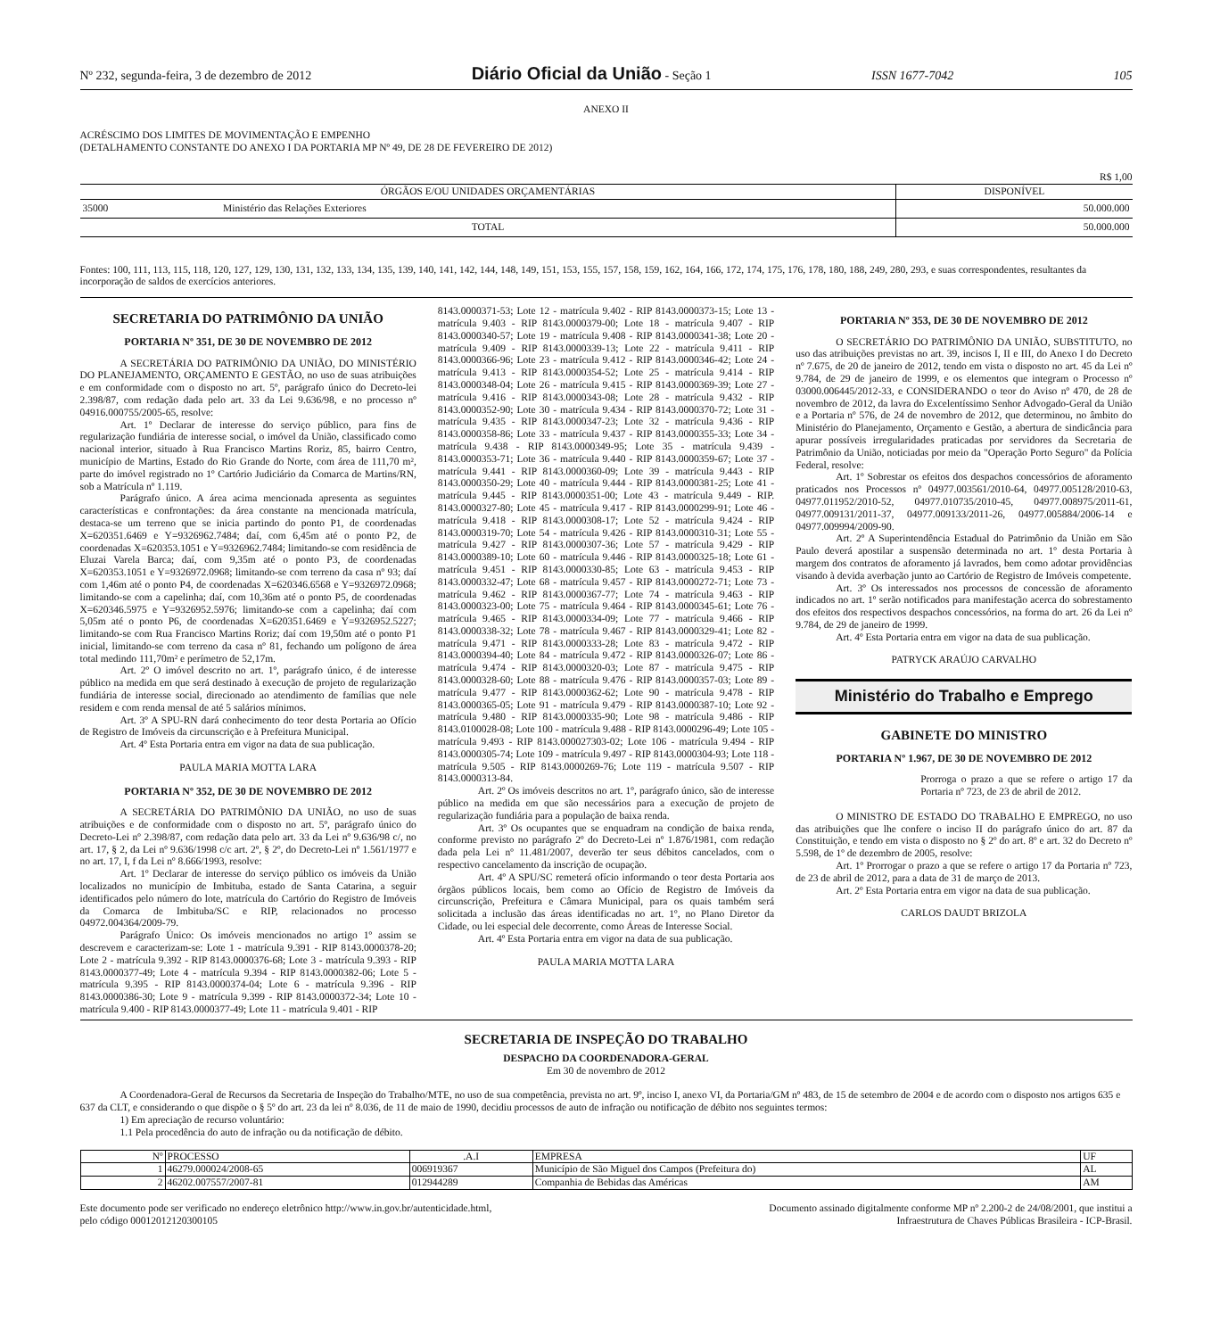Nº 232, segunda-feira, 3 de dezembro de 2012 Diário Oficial da União - Seção 1 ISSN 1677-7042 105
ANEXO II
ACRÉSCIMO DOS LIMITES DE MOVIMENTAÇÃO E EMPENHO
(DETALHAMENTO CONSTANTE DO ANEXO I DA PORTARIA MP Nº 49, DE 28 DE FEVEREIRO DE 2012)
R$ 1,00
| ÓRGÃOS E/OU UNIDADES ORÇAMENTÁRIAS | | DISPONÍVEL |
| --- | --- | --- |
| 35000 | Ministério das Relações Exteriores | 50.000.000 |
| TOTAL | | 50.000.000 |
Fontes: 100, 111, 113, 115, 118, 120, 127, 129, 130, 131, 132, 133, 134, 135, 139, 140, 141, 142, 144, 148, 149, 151, 153, 155, 157, 158, 159, 162, 164, 166, 172, 174, 175, 176, 178, 180, 188, 249, 280, 293, e suas correspondentes, resultantes da incorporação de saldos de exercícios anteriores.
SECRETARIA DO PATRIMÔNIO DA UNIÃO
PORTARIA Nº 351, DE 30 DE NOVEMBRO DE 2012
A SECRETÁRIA DO PATRIMÔNIO DA UNIÃO, DO MINISTÉRIO DO PLANEJAMENTO, ORÇAMENTO E GESTÃO, no uso de suas atribuições e em conformidade com o disposto no art. 5º, parágrafo único do Decreto-lei 2.398/87, com redação dada pelo art. 33 da Lei 9.636/98, e no processo nº 04916.000755/2005-65, resolve:
Art. 1º Declarar de interesse do serviço público, para fins de regularização fundiária de interesse social, o imóvel da União, classificado como nacional interior, situado à Rua Francisco Martins Roriz, 85, bairro Centro, município de Martins, Estado do Rio Grande do Norte, com área de 111,70 m², parte do imóvel registrado no 1º Cartório Judiciário da Comarca de Martins/RN, sob a Matrícula nº 1.119.
Parágrafo único. A área acima mencionada apresenta as seguintes características e confrontações: da área constante na mencionada matrícula, destaca-se um terreno que se inicia partindo do ponto P1, de coordenadas X=620351.6469 e Y=9326962.7484; daí, com 6,45m até o ponto P2, de coordenadas X=620353.1051 e Y=9326962.7484; limitando-se com residência de Eluzai Varela Barca; daí, com 9,35m até o ponto P3, de coordenadas X=620353.1051 e Y=9326972.0968; limitando-se com terreno da casa nº 93; daí com 1,46m até o ponto P4, de coordenadas X=620346.6568 e Y=9326972.0968; limitando-se com a capelinha; daí, com 10,36m até o ponto P5, de coordenadas X=620346.5975 e Y=9326952.5976; limitando-se com a capelinha; daí com 5,05m até o ponto P6, de coordenadas X=620351.6469 e Y=9326952.5227; limitando-se com Rua Francisco Martins Roriz; daí com 19,50m até o ponto P1 inicial, limitando-se com terreno da casa nº 81, fechando um polígono de área total medindo 111,70m² e perímetro de 52,17m.
Art. 2º O imóvel descrito no art. 1º, parágrafo único, é de interesse público na medida em que será destinado à execução de projeto de regularização fundiária de interesse social, direcionado ao atendimento de famílias que nele residem e com renda mensal de até 5 salários mínimos.
Art. 3º A SPU-RN dará conhecimento do teor desta Portaria ao Ofício de Registro de Imóveis da circunscrição e à Prefeitura Municipal.
Art. 4º Esta Portaria entra em vigor na data de sua publicação.
PAULA MARIA MOTTA LARA
PORTARIA Nº 352, DE 30 DE NOVEMBRO DE 2012
A SECRETÁRIA DO PATRIMÔNIO DA UNIÃO, no uso de suas atribuições e de conformidade com o disposto no art. 5º, parágrafo único do Decreto-Lei nº 2.398/87, com redação data pelo art. 33 da Lei nº 9.636/98 c/, no art. 17, § 2, da Lei nº 9.636/1998 c/c art. 2º, § 2º, do Decreto-Lei nº 1.561/1977 e no art. 17, I, f da Lei nº 8.666/1993, resolve:
Art. 1º Declarar de interesse do serviço público os imóveis da União localizados no município de Imbituba, estado de Santa Catarina, a seguir identificados pelo número do lote, matrícula do Cartório do Registro de Imóveis da Comarca de Imbituba/SC e RIP, relacionados no processo 04972.004364/2009-79.
Parágrafo Único: Os imóveis mencionados no artigo 1º assim se descrevem e caracterizam-se: Lote 1 - matrícula 9.391 - RIP 8143.0000378-20; Lote 2 - matrícula 9.392 - RIP 8143.0000376-68; Lote 3 - matrícula 9.393 - RIP 8143.0000377-49; Lote 4 - matrícula 9.394 - RIP 8143.0000382-06; Lote 5 - matrícula 9.395 - RIP 8143.0000374-04; Lote 6 - matrícula 9.396 - RIP 8143.0000386-30; Lote 9 - matrícula 9.399 - RIP 8143.0000372-34; Lote 10 - matrícula 9.400 - RIP 8143.0000377-49; Lote 11 - matrícula 9.401 - RIP
8143.0000371-53; Lote 12 - matrícula 9.402 - RIP 8143.0000373-15; Lote 13 - matrícula 9.403 - RIP 8143.0000379-00; Lote 18 - matrícula 9.407 - RIP 8143.0000340-57; Lote 19 - matrícula 9.408 - RIP 8143.0000341-38; Lote 20 - matrícula 9.409 - RIP 8143.0000339-13; Lote 22 - matrícula 9.411 - RIP 8143.0000366-96; Lote 23 - matrícula 9.412 - RIP 8143.0000346-42; Lote 24 - matrícula 9.413 - RIP 8143.0000354-52; Lote 25 - matrícula 9.414 - RIP 8143.0000348-04; Lote 26 - matrícula 9.415 - RIP 8143.0000369-39; Lote 27 - matrícula 9.416 - RIP 8143.0000343-08; Lote 28 - matrícula 9.432 - RIP 8143.0000352-90; Lote 30 - matrícula 9.434 - RIP 8143.0000370-72; Lote 31 - matrícula 9.435 - RIP 8143.0000347-23; Lote 32 - matrícula 9.436 - RIP 8143.0000358-86; Lote 33 - matrícula 9.437 - RIP 8143.0000355-33; Lote 34 - matrícula 9.438 - RIP 8143.0000349-95; Lote 35 - matrícula 9.439 - 8143.0000353-71; Lote 36 - matrícula 9.440 - RIP 8143.0000359-67; Lote 37 - matrícula 9.441 - RIP 8143.0000360-09; Lote 39 - matrícula 9.443 - RIP 8143.0000350-29; Lote 40 - matrícula 9.444 - RIP 8143.0000381-25; Lote 41 - matrícula 9.445 - RIP 8143.0000351-00; Lote 43 - matrícula 9.449 - RIP. 8143.0000327-80; Lote 45 - matrícula 9.417 - RIP 8143.0000299-91; Lote 46 - matrícula 9.418 - RIP 8143.0000308-17; Lote 52 - matrícula 9.424 - RIP 8143.0000319-70; Lote 54 - matrícula 9.426 - RIP 8143.0000310-31; Lote 55 - matrícula 9.427 - RIP 8143.0000307-36; Lote 57 - matrícula 9.429 - RIP 8143.0000389-10; Lote 60 - matrícula 9.446 - RIP 8143.0000325-18; Lote 61 - matrícula 9.451 - RIP 8143.0000330-85; Lote 63 - matrícula 9.453 - RIP 8143.0000332-47; Lote 68 - matrícula 9.457 - RIP 8143.0000272-71; Lote 73 - matrícula 9.462 - RIP 8143.0000367-77; Lote 74 - matrícula 9.463 - RIP 8143.0000323-00; Lote 75 - matrícula 9.464 - RIP 8143.0000345-61; Lote 76 - matrícula 9.465 - RIP 8143.0000334-09; Lote 77 - matrícula 9.466 - RIP 8143.0000338-32; Lote 78 - matrícula 9.467 - RIP 8143.0000329-41; Lote 82 - matrícula 9.471 - RIP 8143.0000333-28; Lote 83 - matrícula 9.472 - RIP 8143.0000394-40; Lote 84 - matrícula 9.472 - RIP 8143.0000326-07; Lote 86 - matrícula 9.474 - RIP 8143.0000320-03; Lote 87 - matrícula 9.475 - RIP 8143.0000328-60; Lote 88 - matrícula 9.476 - RIP 8143.0000357-03; Lote 89 - matrícula 9.477 - RIP 8143.0000362-62; Lote 90 - matrícula 9.478 - RIP 8143.0000365-05; Lote 91 - matrícula 9.479 - RIP 8143.0000387-10; Lote 92 - matrícula 9.480 - RIP 8143.0000335-90; Lote 98 - matrícula 9.486 - RIP 8143.0100028-08; Lote 100 - matrícula 9.488 - RIP 8143.0000296-49; Lote 105 - matrícula 9.493 - RIP 8143.000027303-02; Lote 106 - matrícula 9.494 - RIP 8143.0000305-74; Lote 109 - matrícula 9.497 - RIP 8143.0000304-93; Lote 118 - matrícula 9.505 - RIP 8143.0000269-76; Lote 119 - matrícula 9.507 - RIP 8143.0000313-84.
Art. 2º Os imóveis descritos no art. 1º, parágrafo único, são de interesse público na medida em que são necessários para a execução de projeto de regularização fundiária para a população de baixa renda.
Art. 3º Os ocupantes que se enquadram na condição de baixa renda, conforme previsto no parágrafo 2º do Decreto-Lei nº 1.876/1981, com redação dada pela Lei nº 11.481/2007, deverão ter seus débitos cancelados, com o respectivo cancelamento da inscrição de ocupação.
Art. 4º A SPU/SC remeterá ofício informando o teor desta Portaria aos órgãos públicos locais, bem como ao Ofício de Registro de Imóveis da circunscrição, Prefeitura e Câmara Municipal, para os quais também será solicitada a inclusão das áreas identificadas no art. 1º, no Plano Diretor da Cidade, ou lei especial dele decorrente, como Áreas de Interesse Social.
Art. 4º Esta Portaria entra em vigor na data de sua publicação.
PAULA MARIA MOTTA LARA
PORTARIA Nº 353, DE 30 DE NOVEMBRO DE 2012
O SECRETÁRIO DO PATRIMÔNIO DA UNIÃO, SUBSTITUTO, no uso das atribuições previstas no art. 39, incisos I, II e III, do Anexo I do Decreto nº 7.675, de 20 de janeiro de 2012, tendo em vista o disposto no art. 45 da Lei nº 9.784, de 29 de janeiro de 1999, e os elementos que integram o Processo nº 03000.006445/2012-33, e CONSIDERANDO o teor do Aviso nº 470, de 28 de novembro de 2012, da lavra do Excelentíssimo Senhor Advogado-Geral da União e a Portaria nº 576, de 24 de novembro de 2012, que determinou, no âmbito do Ministério do Planejamento, Orçamento e Gestão, a abertura de sindicância para apurar possíveis irregularidades praticadas por servidores da Secretaria de Patrimônio da União, noticiadas por meio da "Operação Porto Seguro" da Polícia Federal, resolve:
Art. 1º Sobrestar os efeitos dos despachos concessórios de aforamento praticados nos Processos nº 04977.003561/2010-64, 04977.005128/2010-63, 04977.011952/2010-52, 04977.010735/2010-45, 04977.008975/2011-61, 04977.009131/2011-37, 04977.009133/2011-26, 04977.005884/2006-14 e 04977.009994/2009-90.
Art. 2º A Superintendência Estadual do Patrimônio da União em São Paulo deverá apostilar a suspensão determinada no art. 1º desta Portaria à margem dos contratos de aforamento já lavrados, bem como adotar providências visando à devida averbação junto ao Cartório de Registro de Imóveis competente.
Art. 3º Os interessados nos processos de concessão de aforamento indicados no art. 1º serão notificados para manifestação acerca do sobrestamento dos efeitos dos respectivos despachos concessórios, na forma do art. 26 da Lei nº 9.784, de 29 de janeiro de 1999.
Art. 4º Esta Portaria entra em vigor na data de sua publicação.
PATRYCK ARAÚJO CARVALHO
Ministério do Trabalho e Emprego
GABINETE DO MINISTRO
PORTARIA Nº 1.967, DE 30 DE NOVEMBRO DE 2012
Prorroga o prazo a que se refere o artigo 17 da Portaria nº 723, de 23 de abril de 2012.
O MINISTRO DE ESTADO DO TRABALHO E EMPREGO, no uso das atribuições que lhe confere o inciso II do parágrafo único do art. 87 da Constituição, e tendo em vista o disposto no § 2º do art. 8º e art. 32 do Decreto nº 5.598, de 1º de dezembro de 2005, resolve:
Art. 1º Prorrogar o prazo a que se refere o artigo 17 da Portaria nº 723, de 23 de abril de 2012, para a data de 31 de março de 2013.
Art. 2º Esta Portaria entra em vigor na data de sua publicação.
CARLOS DAUDT BRIZOLA
SECRETARIA DE INSPEÇÃO DO TRABALHO
DESPACHO DA COORDENADORA-GERAL
Em 30 de novembro de 2012
A Coordenadora-Geral de Recursos da Secretaria de Inspeção do Trabalho/MTE, no uso de sua competência, prevista no art. 9º, inciso I, anexo VI, da Portaria/GM nº 483, de 15 de setembro de 2004 e de acordo com o disposto nos artigos 635 e 637 da CLT, e considerando o que dispõe o § 5º do art. 23 da lei nº 8.036, de 11 de maio de 1990, decidiu processos de auto de infração ou notificação de débito nos seguintes termos:
1) Em apreciação de recurso voluntário:
1.1 Pela procedência do auto de infração ou da notificação de débito.
| Nº | PROCESSO | .A.I | EMPRESA | UF |
| 1 | 46279.000024/2008-65 | 006919367 | Município de São Miguel dos Campos (Prefeitura do) | AL |
| 2 | 46202.007557/2007-81 | 012944289 | Companhia de Bebidas das Américas | AM |
Este documento pode ser verificado no endereço eletrônico http://www.in.gov.br/autenticidade.html,
pelo código 00012012120300105
Documento assinado digitalmente conforme MP nº 2.200-2 de 24/08/2001, que institui a
Infraestrutura de Chaves Públicas Brasileira - ICP-Brasil.